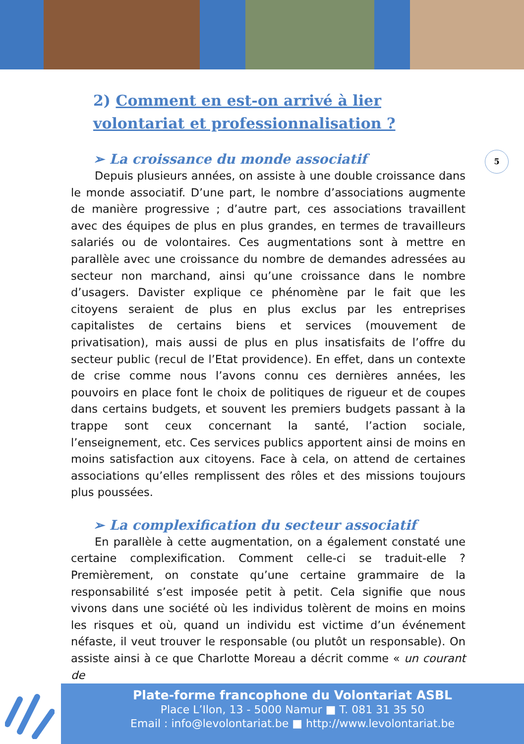5
2) Comment en est-on arrivé à lier volontariat et professionnalisation ?
➢ La croissance du monde associatif
Depuis plusieurs années, on assiste à une double croissance dans le monde associatif. D’une part, le nombre d’associations augmente de manière progressive ; d’autre part, ces associations travaillent avec des équipes de plus en plus grandes, en termes de travailleurs salariés ou de volontaires. Ces augmentations sont à mettre en parallèle avec une croissance du nombre de demandes adressées au secteur non marchand, ainsi qu’une croissance dans le nombre d’usagers. Davister explique ce phénomène par le fait que les citoyens seraient de plus en plus exclus par les entreprises capitalistes de certains biens et services (mouvement de privatisation), mais aussi de plus en plus insatisfaits de l’offre du secteur public (recul de l’Etat providence). En effet, dans un contexte de crise comme nous l’avons connu ces dernières années, les pouvoirs en place font le choix de politiques de rigueur et de coupes dans certains budgets, et souvent les premiers budgets passant à la trappe sont ceux concernant la santé, l’action sociale, l’enseignement, etc. Ces services publics apportent ainsi de moins en moins satisfaction aux citoyens. Face à cela, on attend de certaines associations qu’elles remplissent des rôles et des missions toujours plus poussées.
➢ La complexification du secteur associatif
En parallèle à cette augmentation, on a également constaté une certaine complexification. Comment celle-ci se traduit-elle ? Premièrement, on constate qu’une certaine grammaire de la responsabilité s’est imposée petit à petit. Cela signifie que nous vivons dans une société où les individus tolèrent de moins en moins les risques et où, quand un individu est victime d’un événement néfaste, il veut trouver le responsable (ou plutôt un responsable). On assiste ainsi à ce que Charlotte Moreau a décrit comme « un courant de
Plate-forme francophone du Volontariat ASBL
Place L’Ilon, 13 - 5000 Namur ■ T. 081 31 35 50
Email : info@levolontariat.be ■ http://www.levolontariat.be